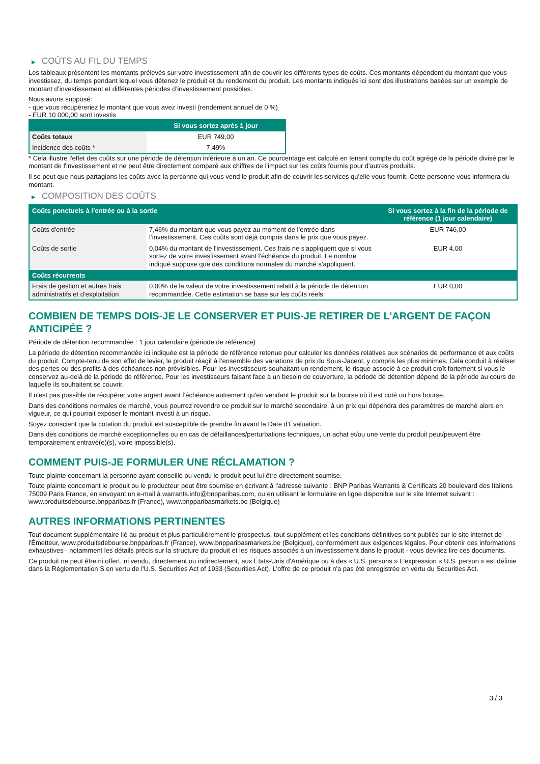▶ COÛTS AU FIL DU TEMPS
Les tableaux présentent les montants prélevés sur votre investissement afin de couvrir les différents types de coûts. Ces montants dépendent du montant que vous investissez, du temps pendant lequel vous détenez le produit et du rendement du produit. Les montants indiqués ici sont des illustrations basées sur un exemple de montant d’investissement et différentes périodes d’investissement possibles.
Nous avons supposé:
- que vous récupéreriez le montant que vous avez investi (rendement annuel de 0 %)
- EUR 10 000,00 sont investis
| | Si vous sortez après 1 jour |
| --- | --- |
| Coûts totaux | EUR 749,00 |
| Incidence des coûts * | 7,49% |
* Cela illustre l'effet des coûts sur une période de détention inférieure à un an. Ce pourcentage est calculé en tenant compte du coût agrégé de la période divisé par le montant de l'investissement et ne peut être directement comparé aux chiffres de l'impact sur les coûts fournis pour d'autres produits.
Il se peut que nous partagions les coûts avec la personne qui vous vend le produit afin de couvrir les services qu’elle vous fournit. Cette personne vous informera du montant.
▶ COMPOSITION DES COÛTS
| Coûts ponctuels à l’entrée ou à la sortie | | Si vous sortez à la fin de la période de référence (1 jour calendaire) |
| --- | --- | --- |
| Coûts d'entrée | 7,46% du montant que vous payez au moment de l’entrée dans l’investissement. Ces coûts sont déjà compris dans le prix que vous payez. | EUR 746,00 |
| Coûts de sortie | 0,04% du montant de l'investissement. Ces frais ne s'appliquent que si vous sortez de votre investissement avant l'échéance du produit. Le nombre indiqué suppose que des conditions normales du marché s'appliquent. | EUR 4,00 |
| Coûts récurrents | | |
| Frais de gestion et autres frais administratifs et d’exploitation | 0,00% de la valeur de votre investissement relatif à la période de détention recommandée. Cette estimation se base sur les coûts réels. | EUR 0,00 |
COMBIEN DE TEMPS DOIS-JE LE CONSERVER ET PUIS-JE RETIRER DE L’ARGENT DE FAÇON ANTICIPÉE ?
Période de détention recommandée : 1 jour calendaire (période de référence)
La période de détention recommandée ici indiquée est la période de référence retenue pour calculer les données relatives aux scénarios de performance et aux coûts du produit. Compte-tenu de son effet de levier, le produit réagit à l’ensemble des variations de prix du Sous-Jacent, y compris les plus minimes. Cela conduit à réaliser des pertes ou des profits à des échéances non prévisibles. Pour les investisseurs souhaitant un rendement, le risque associé à ce produit croît fortement si vous le conservez au-delà de la période de référence. Pour les investisseurs faisant face à un besoin de couverture, la période de détention dépend de la période au cours de laquelle ils souhaitent se couvrir.
Il n'est pas possible de récupérer votre argent avant l’échéance autrement qu'en vendant le produit sur la bourse où il est coté ou hors bourse.
Dans des conditions normales de marché, vous pourrez revendre ce produit sur le marché secondaire, à un prix qui dépendra des paramètres de marché alors en vigueur, ce qui pourrait exposer le montant investi à un risque.
Soyez conscient que la cotation du produit est susceptible de prendre fin avant la Date d'Évaluation.
Dans des conditions de marché exceptionnelles ou en cas de défaillances/perturbations techniques, un achat et/ou une vente du produit peut/peuvent être temporairement entravé(e)(s), voire impossible(s).
COMMENT PUIS-JE FORMULER UNE RÉCLAMATION ?
Toute plainte concernant la personne ayant conseillé ou vendu le produit peut lui être directement soumise.
Toute plainte concernant le produit ou le producteur peut être soumise en écrivant à l'adresse suivante : BNP Paribas Warrants & Certificats 20 boulevard des Italiens 75009 Paris France, en envoyant un e-mail à warrants.info@bnpparibas.com, ou en utilisant le formulaire en ligne disponible sur le site Internet suivant : www.produitsdebourse.bnpparibas.fr (France), www.bnpparibasmarkets.be (Belgique)
AUTRES INFORMATIONS PERTINENTES
Tout document supplémentaire lié au produit et plus particulièrement le prospectus, tout supplément et les conditions définitives sont publiés sur le site internet de l'Émetteur, www.produitsdebourse.bnpparibas.fr (France), www.bnpparibasmarkets.be (Belgique), conformément aux exigences légales. Pour obtenir des informations exhaustives - notamment les détails précis sur la structure du produit et les risques associés à un investissement dans le produit - vous devriez lire ces documents.
Ce produit ne peut être ni offert, ni vendu, directement ou indirectement, aux États-Unis d'Amérique ou à des « U.S. persons » L'expression « U.S. person » est définie dans la Réglementation S en vertu de l'U.S. Securities Act of 1933 (Securities Act). L'offre de ce produit n'a pas été enregistrée en vertu du Securities Act.
3 / 3